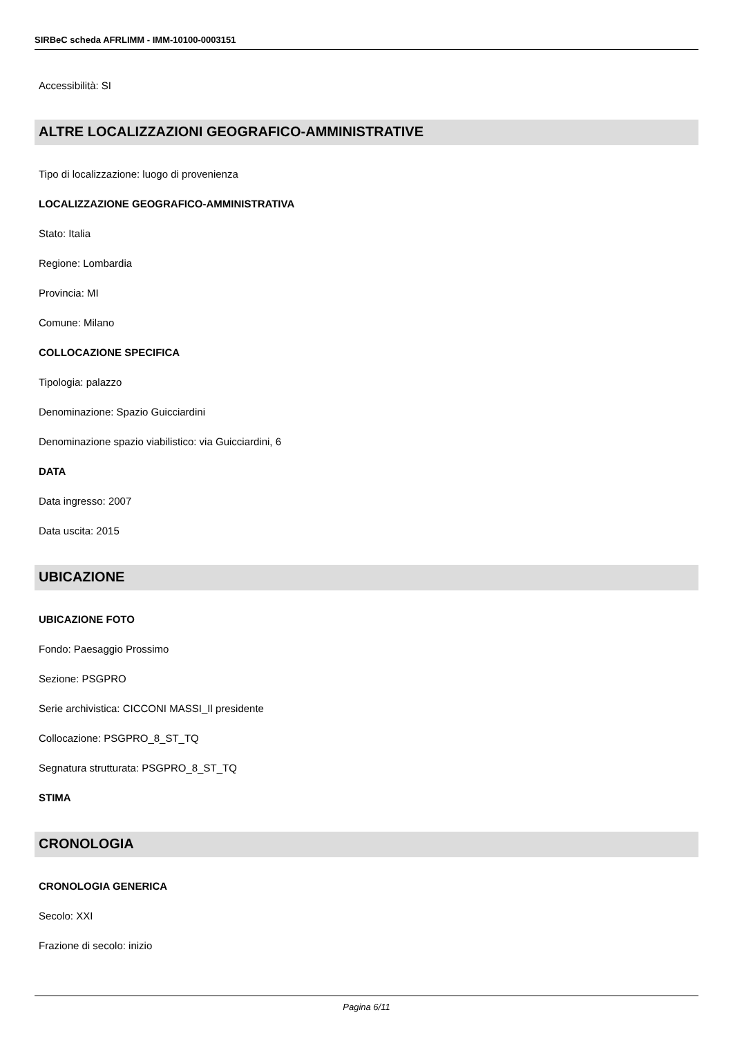SIRBeC scheda AFRLIMM - IMM-10100-0003151
Accessibilità: SI
ALTRE LOCALIZZAZIONI GEOGRAFICO-AMMINISTRATIVE
Tipo di localizzazione: luogo di provenienza
LOCALIZZAZIONE GEOGRAFICO-AMMINISTRATIVA
Stato: Italia
Regione: Lombardia
Provincia: MI
Comune: Milano
COLLOCAZIONE SPECIFICA
Tipologia: palazzo
Denominazione: Spazio Guicciardini
Denominazione spazio viabilistico: via Guicciardini, 6
DATA
Data ingresso: 2007
Data uscita: 2015
UBICAZIONE
UBICAZIONE FOTO
Fondo: Paesaggio Prossimo
Sezione: PSGPRO
Serie archivistica: CICCONI MASSI_Il presidente
Collocazione: PSGPRO_8_ST_TQ
Segnatura strutturata: PSGPRO_8_ST_TQ
STIMA
CRONOLOGIA
CRONOLOGIA GENERICA
Secolo: XXI
Frazione di secolo: inizio
Pagina 6/11